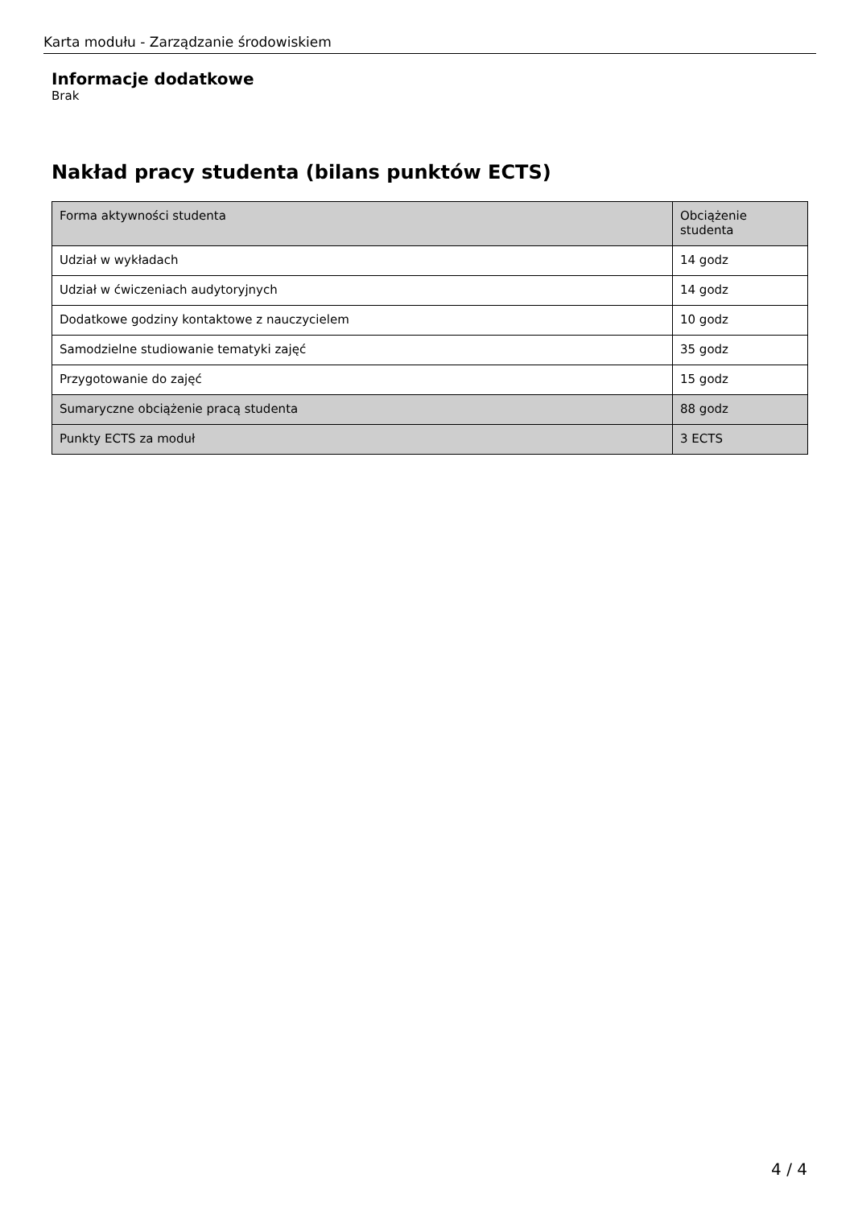Karta modułu - Zarządzanie środowiskiem
Informacje dodatkowe
Brak
Nakład pracy studenta (bilans punktów ECTS)
| Forma aktywności studenta | Obciążenie studenta |
| --- | --- |
| Udział w wykładach | 14 godz |
| Udział w ćwiczeniach audytoryjnych | 14 godz |
| Dodatkowe godziny kontaktowe z nauczycielem | 10 godz |
| Samodzielne studiowanie tematyki zajęć | 35 godz |
| Przygotowanie do zajęć | 15 godz |
| Sumaryczne obciążenie pracą studenta | 88 godz |
| Punkty ECTS za moduł | 3 ECTS |
4 / 4